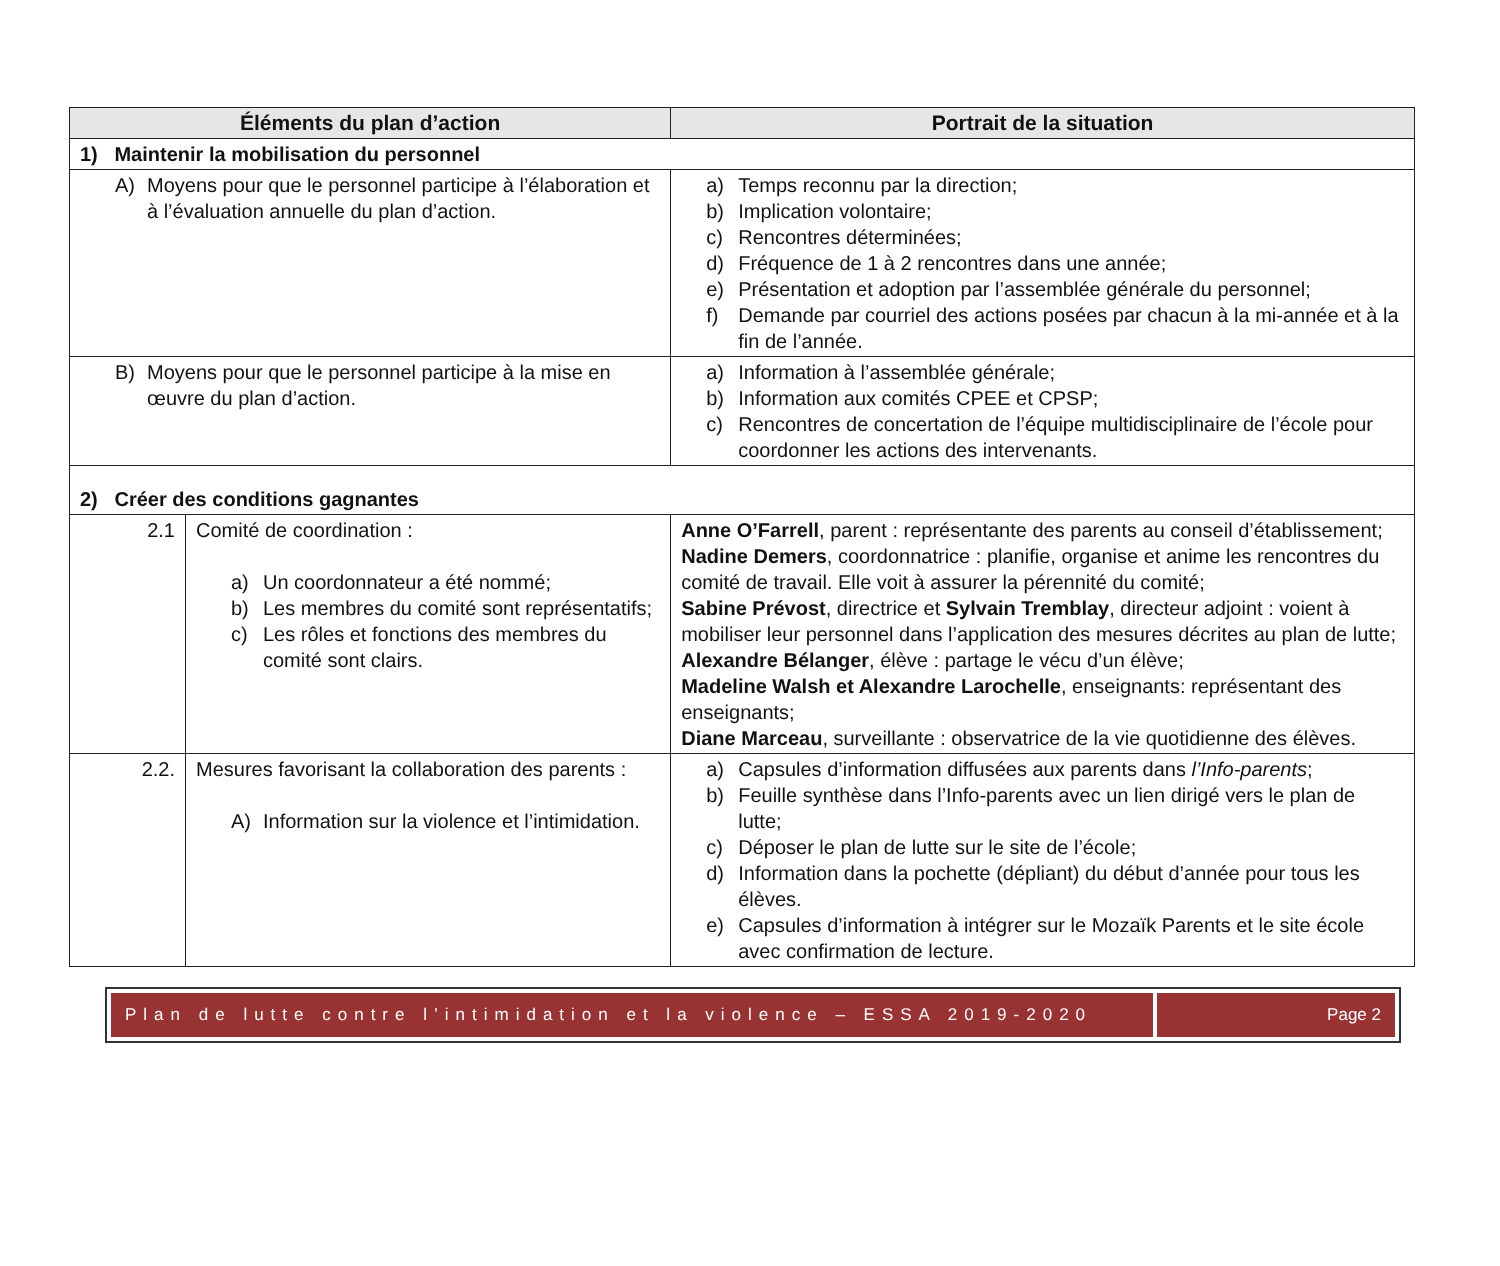| Éléments du plan d’action | | Portrait de la situation |
| --- | --- | --- |
| 1) Maintenir la mobilisation du personnel | | |
| A) Moyens pour que le personnel participe à l’élaboration et à l’évaluation annuelle du plan d’action. | | a) Temps reconnu par la direction; b) Implication volontaire; c) Rencontres déterminées; d) Fréquence de 1 à 2 rencontres dans une année; e) Présentation et adoption par l’assemblée générale du personnel; f) Demande par courriel des actions posées par chacun à la mi-année et à la fin de l’année. |
| B) Moyens pour que le personnel participe à la mise en œuvre du plan d’action. | | a) Information à l’assemblée générale; b) Information aux comités CPEE et CPSP; c) Rencontres de concertation de l’équipe multidisciplinaire de l’école pour coordonner les actions des intervenants. |
| 2) Créer des conditions gagnantes | | |
| 2.1 | Comité de coordination : a) Un coordonnateur a été nommé; b) Les membres du comité sont représentatifs; c) Les rôles et fonctions des membres du comité sont clairs. | Anne O’Farrell , parent : représentante des parents au conseil d’établissement; Nadine Demers , coordonnatrice : planifie, organise et anime les rencontres du comité de travail. Elle voit à assurer la pérennité du comité; Sabine Prévost , directrice et Sylvain Tremblay , directeur adjoint : voient à mobiliser leur personnel dans l’application des mesures décrites au plan de lutte; Alexandre Bélanger , élève : partage le vécu d’un élève; Madeline Walsh et Alexandre Larochelle , enseignants: représentant des enseignants; Diane Marceau , surveillante : observatrice de la vie quotidienne des élèves. |
| 2.2. | Mesures favorisant la collaboration des parents : A) Information sur la violence et l’intimidation. | a) Capsules d’information diffusées aux parents dans l’Info-parents ; b) Feuille synthèse dans l’Info-parents avec un lien dirigé vers le plan de lutte; c) Déposer le plan de lutte sur le site de l’école; d) Information dans la pochette (dépliant) du début d’année pour tous les élèves. e) Capsules d’information à intégrer sur le Mozaïk Parents et le site école avec confirmation de lecture. |
Plan de lutte contre l’intimidation et la violence – ESSA 2019-2020
Page 2